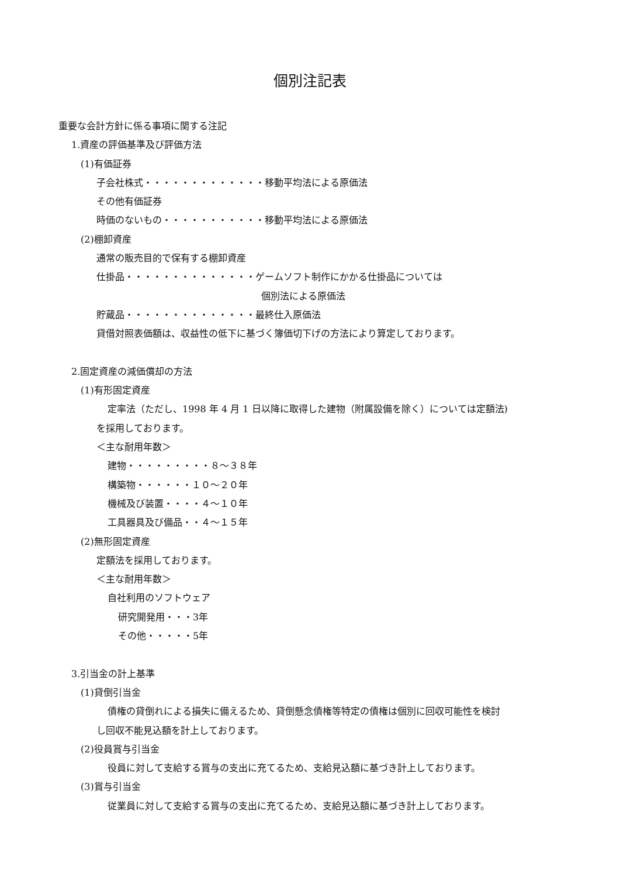個別注記表
重要な会計方針に係る事項に関する注記
1.資産の評価基準及び評価方法
(1)有価証券
子会社株式・・・・・・・・・・・・・移動平均法による原価法
その他有価証券
時価のないもの・・・・・・・・・・・移動平均法による原価法
(2)棚卸資産
通常の販売目的で保有する棚卸資産
仕掛品・・・・・・・・・・・・・・ゲームソフト制作にかかる仕掛品については
個別法による原価法
貯蔵品・・・・・・・・・・・・・・最終仕入原価法
貸借対照表価額は、収益性の低下に基づく簿価切下げの方法により算定しております。
2.固定資産の減価償却の方法
(1)有形固定資産
定率法（ただし、1998 年 4 月 1 日以降に取得した建物（附属設備を除く）については定額法)
を採用しております。
＜主な耐用年数＞
建物・・・・・・・・・８～３８年
構築物・・・・・・１０～２０年
機械及び装置・・・・４～１０年
工具器具及び備品・・４～１５年
(2)無形固定資産
定額法を採用しております。
＜主な耐用年数＞
自社利用のソフトウェア
研究開発用・・・3年
その他・・・・・5年
3.引当金の計上基準
(1)貸倒引当金
債権の貸倒れによる損失に備えるため、貸倒懸念債権等特定の債権は個別に回収可能性を検討
し回収不能見込額を計上しております。
(2)役員賞与引当金
役員に対して支給する賞与の支出に充てるため、支給見込額に基づき計上しております。
(3)賞与引当金
従業員に対して支給する賞与の支出に充てるため、支給見込額に基づき計上しております。